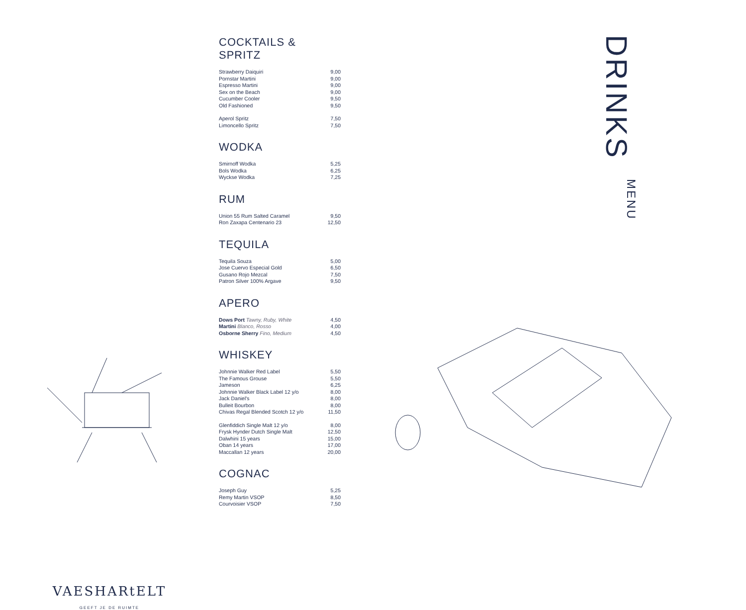VAESHARtELT
GEEFT JE DE RUIMTE
COCKTAILS & SPRITZ
| Strawberry Daiquiri | 9,00 |
| Pornstar Martini | 9,00 |
| Espresso Martini | 9,00 |
| Sex on the Beach | 9,00 |
| Cucumber Cooler | 9,50 |
| Old Fashioned | 9,50 |
| Aperol Spritz | 7,50 |
| Limoncello Spritz | 7,50 |
WODKA
| Smirnoff Wodka | 5,25 |
| Bols Wodka | 6,25 |
| Wyckse Wodka | 7,25 |
RUM
| Union 55 Rum Salted Caramel | 9,50 |
| Ron Zaxapa Centenario 23 | 12,50 |
TEQUILA
| Tequila Souza | 5,00 |
| Jose Cuervo Especial Gold | 6,50 |
| Gusano Rojo Mezcal | 7,50 |
| Patron Silver 100% Argave | 9,50 |
APERO
| Dows Port Tawny, Ruby, White | 4,50 |
| Martini Blanco, Rosso | 4,00 |
| Osborne Sherry Fino, Medium | 4,50 |
WHISKEY
| Johnnie Walker Red Label | 5,50 |
| The Famous Grouse | 5,50 |
| Jameson | 6,25 |
| Johnnie Walker Black Label 12 y/o | 8,00 |
| Jack Daniel's | 8,00 |
| Bulleit Bourbon | 8,00 |
| Chivas Regal Blended Scotch 12 y/o | 11,50 |
| Glenfiddich Single Malt 12 y/o | 8,00 |
| Frysk Hynder Dutch Single Malt | 12,50 |
| Dalwhini 15 years | 15,00 |
| Oban 14 years | 17,00 |
| Maccallan 12 years | 20,00 |
COGNAC
| Joseph Guy | 5,25 |
| Remy Martin VSOP | 8,50 |
| Courvoisier VSOP | 7,50 |
DRINKS
MENU